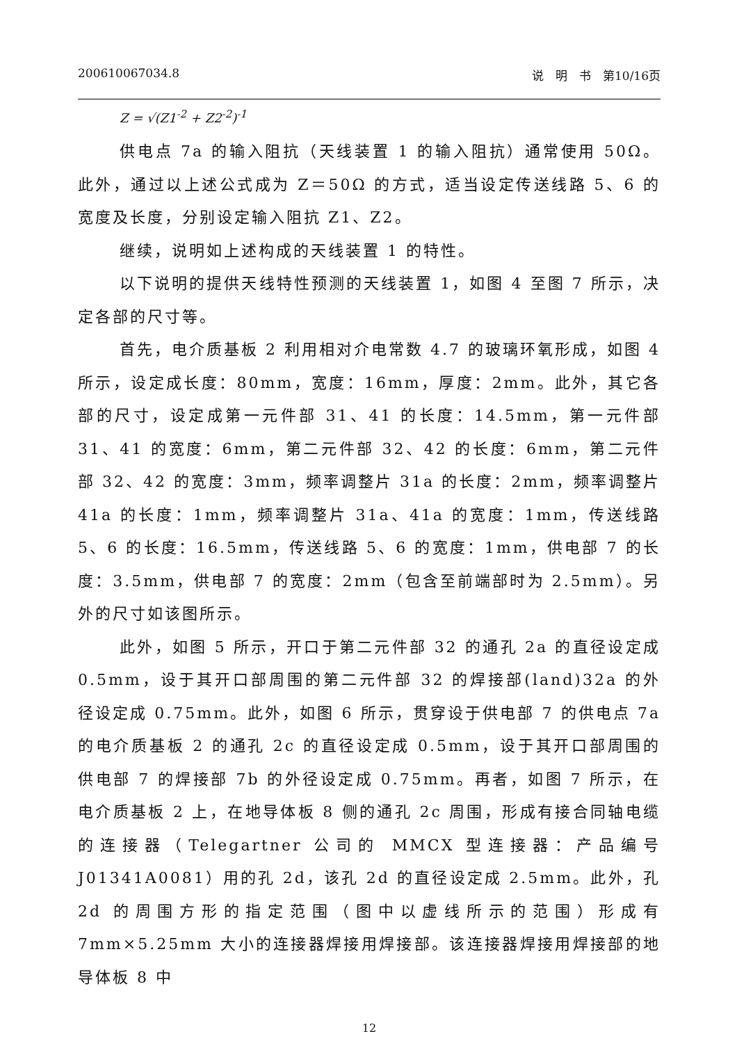200610067034.8 说　明　书　第10/16页
Z = √(Z1<sup>-2</sup> + Z2<sup>-2</sup>)<sup>-1</sup>
供电点 7a 的输入阻抗（天线装置 1 的输入阻抗）通常使用 50Ω。此外，通过以上述公式成为 Z＝50Ω 的方式，适当设定传送线路 5、6 的宽度及长度，分别设定输入阻抗 Z1、Z2。
继续，说明如上述构成的天线装置 1 的特性。
以下说明的提供天线特性预测的天线装置 1，如图 4 至图 7 所示，决定各部的尺寸等。
首先，电介质基板 2 利用相对介电常数 4.7 的玻璃环氧形成，如图 4 所示，设定成长度：80mm，宽度：16mm，厚度：2mm。此外，其它各部的尺寸，设定成第一元件部 31、41 的长度：14.5mm，第一元件部 31、41 的宽度：6mm，第二元件部 32、42 的长度：6mm，第二元件部 32、42 的宽度：3mm，频率调整片 31a 的长度：2mm，频率调整片 41a 的长度：1mm，频率调整片 31a、41a 的宽度：1mm，传送线路 5、6 的长度：16.5mm，传送线路 5、6 的宽度：1mm，供电部 7 的长度：3.5mm，供电部 7 的宽度：2mm（包含至前端部时为 2.5mm）。另外的尺寸如该图所示。
此外，如图 5 所示，开口于第二元件部 32 的通孔 2a 的直径设定成 0.5mm，设于其开口部周围的第二元件部 32 的焊接部(land)32a 的外径设定成 0.75mm。此外，如图 6 所示，贯穿设于供电部 7 的供电点 7a 的电介质基板 2 的通孔 2c 的直径设定成 0.5mm，设于其开口部周围的供电部 7 的焊接部 7b 的外径设定成 0.75mm。再者，如图 7 所示，在电介质基板 2 上，在地导体板 8 侧的通孔 2c 周围，形成有接合同轴电缆的连接器（Telegartner 公司的 MMCX 型连接器：产品编号 J01341A0081）用的孔 2d，该孔 2d 的直径设定成 2.5mm。此外，孔 2d 的周围方形的指定范围（图中以虚线所示的范围）形成有 7mm×5.25mm 大小的连接器焊接用焊接部。该连接器焊接用焊接部的地导体板 8 中
12